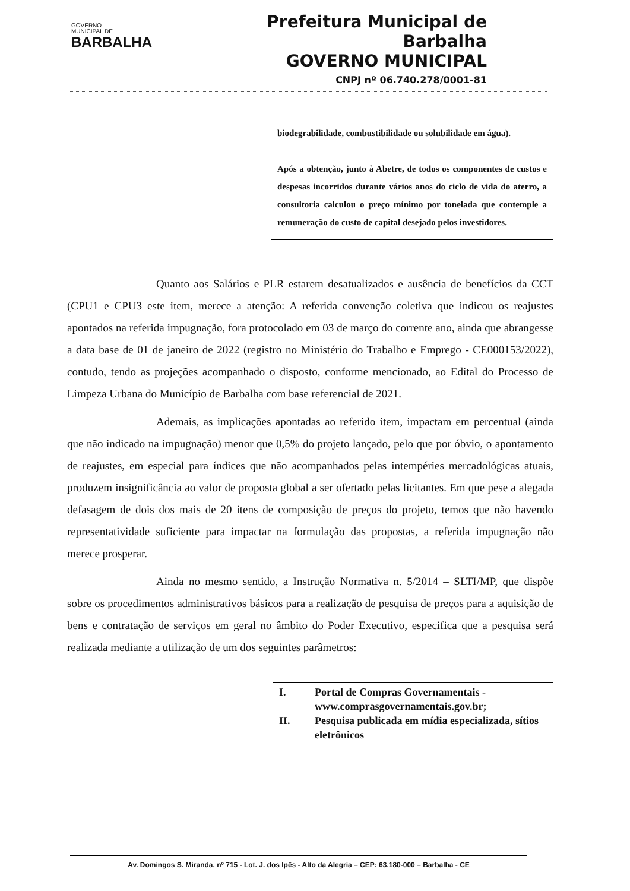GOVERNO
MUNICIPAL DE
BARBALHA
Prefeitura Municipal de Barbalha
GOVERNO MUNICIPAL
CNPJ nº 06.740.278/0001-81
biodegrabilidade, combustibilidade ou solubilidade em água).
Após a obtenção, junto à Abetre, de todos os componentes de custos e despesas incorridos durante vários anos do ciclo de vida do aterro, a consultoria calculou o preço mínimo por tonelada que contemple a remuneração do custo de capital desejado pelos investidores.
Quanto aos Salários e PLR estarem desatualizados e ausência de benefícios da CCT (CPU1 e CPU3 este item, merece a atenção: A referida convenção coletiva que indicou os reajustes apontados na referida impugnação, fora protocolado em 03 de março do corrente ano, ainda que abrangesse a data base de 01 de janeiro de 2022 (registro no Ministério do Trabalho e Emprego - CE000153/2022), contudo, tendo as projeções acompanhado o disposto, conforme mencionado, ao Edital do Processo de Limpeza Urbana do Município de Barbalha com base referencial de 2021.
Ademais, as implicações apontadas ao referido item, impactam em percentual (ainda que não indicado na impugnação) menor que 0,5% do projeto lançado, pelo que por óbvio, o apontamento de reajustes, em especial para índices que não acompanhados pelas intempéries mercadológicas atuais, produzem insignificância ao valor de proposta global a ser ofertado pelas licitantes. Em que pese a alegada defasagem de dois dos mais de 20 itens de composição de preços do projeto, temos que não havendo representatividade suficiente para impactar na formulação das propostas, a referida impugnação não merece prosperar.
Ainda no mesmo sentido, a Instrução Normativa n. 5/2014 – SLTI/MP, que dispõe sobre os procedimentos administrativos básicos para a realização de pesquisa de preços para a aquisição de bens e contratação de serviços em geral no âmbito do Poder Executivo, especifica que a pesquisa será realizada mediante a utilização de um dos seguintes parâmetros:
I. Portal de Compras Governamentais - www.comprasgovernamentais.gov.br;
II. Pesquisa publicada em mídia especializada, sítios eletrônicos
Av. Domingos S. Miranda, nº 715 - Lot. J. dos Ipês - Alto da Alegria – CEP: 63.180-000 – Barbalha - CE